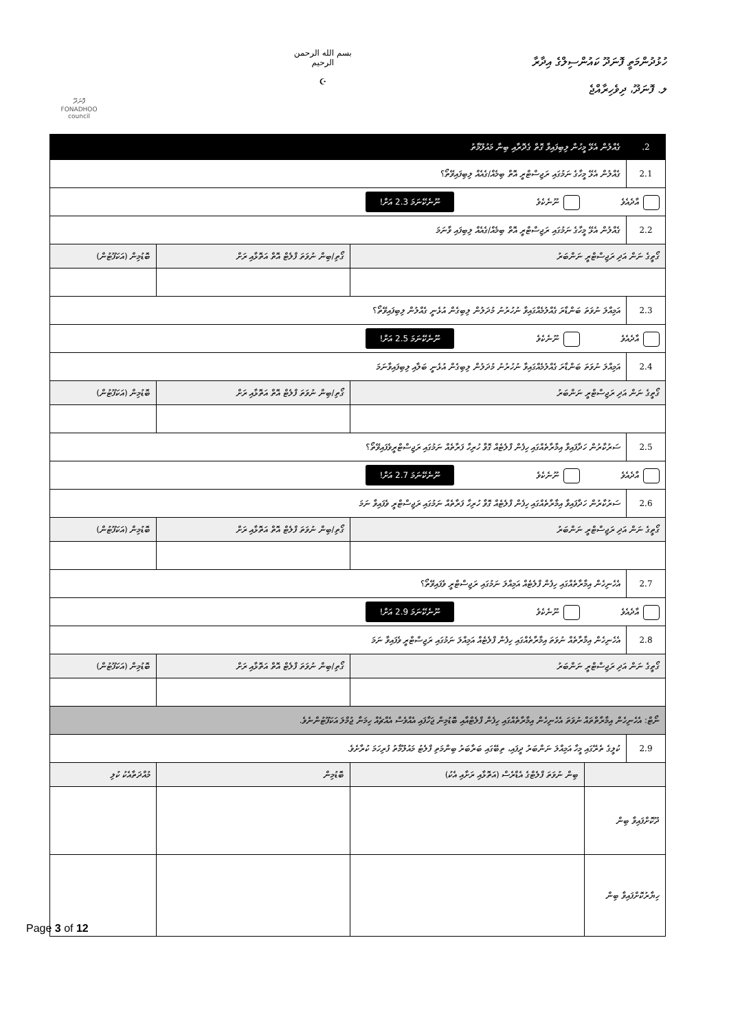ފޮނަދޫ
FONADHOO
council
بسم الله الرحمن الرحيم
☪
ހުޅުދުންމަތީ ފޮނަދޫ ކައުންސިލްގެ އިދާރާ
ލ. ފޮނަދޫ، ދިވެހިރާއްޖެ
| 2. | ގެއްލުން އެޅޭ މީހުން ލިބިފައިވާ ގޮތް ގެދޮރާއި ބިނާ މައުލޫމާތު | | | |
| 2.1 | ގެއްލުން އެޅޭ މީހާގެ ނަމުގައި ރަޖިސްޓްރީ އޮތް ބިމެއް/ގެއެއް ލިބިފައިވޭތޯ؟ | | | |
| އާދެއެވެ ނޫނެކެވެ ނޫނެކޭނަމަ 2.3 އަށް! | | | | |
| 2.2 | ގެއްލުން އެޅޭ މީހާގެ ނަމުގައި ރަޖިސްޓްރީ އޮތް ބިމެއް/ގެއެއް ލިބިފައި ވާނަމަ | | | |
| ގޯތީގެ ނަން އަދި ރަޖިސްޓްރީ ނަންބަރު | | | ގޯތި/ބިން ނުވަތަ ފްލެޓް އޮތް އަތޮޅާއި ރަށް | ބޮޑުމިން (އަކަފޫޓުން) |
| 2.3 | އަމިއްލަ ނުވަތަ ބަންޑާރަ ގެއްލުމެއްގައިވާ ނުހުރުނު މުދަލުން ލިބިގެން އުޅެނީ ގެއްލުން ލިބިފައިވޭތޯ؟ | | | |
| އާދެއެވެ ނޫނެކެވެ ނޫނެކޭނަމަ 2.5 އަށް! | | | | |
| 2.4 | އަމިއްލަ ނުވަތަ ބަންޑާރަ ގެއްލުމެއްގައިވާ ނުހުރުނު މުދަލުން ލިބިގެން އުޅެނީ ބަލާއި ލިބިފައިވާނަމަ | | | |
| ގޯތީގެ ނަން އަދި ރަޖިސްޓްރީ ނަންބަރު | | | ގޯތި/ބިން ނުވަތަ ފްލެޓް އޮތް އަތޮޅާއި ރަށް | ބޮޑުމިން (އަކަފޫޓުން) |
| 2.5 | ސަރުކާރުން ހަދާފައިވާ އިމާރާތެއްގައި ހިފެން ފްލެޓެއް ގޮވާ ހުރިހާ ފަރާތެއް ނަމުގައި ރަޖިސްޓްރީވެފައިވޭތޯ؟ | | | |
| އާދެއެވެ ނޫނެކެވެ ނޫނެކޭނަމަ 2.7 އަށް! | | | | |
| 2.6 | ސަރުކާރުން ހަދާފައިވާ އިމާރާތެއްގައި ހިފެން ފްލެޓެއް ގޮވާ ހުރިހާ ފަރާތެއް ނަމުގައި ރަޖިސްޓްރީ ވެފައިވާ ނަމަ | | | |
| ގޯތީގެ ނަން އަދި ރަޖިސްޓްރީ ނަންބަރު | | | ގޯތި/ބިން ނުވަތަ ފްލެޓް އޮތް އަތޮޅާއި ރަށް | ބޮޑުމިން (އަކަފޫޓުން) |
| 2.7 | އެހެނިހެން އިމާރާތެއްގައި ހިފެން ފްލެޓެއް އަމިއްލަ ނަމުގައި ރަޖިސްޓްރީ ވެފައިވޭތޯ؟ | | | |
| އާދެއެވެ ނޫނެކެވެ ނޫނެކޭނަމަ 2.9 އަށް! | | | | |
| 2.8 | އެހެނިހެން އިމާރާތެއް ނުވަތަ އިމާރާތެއްގައި ހިފެން ފްލެޓެއް އަމިއްލަ ނަމުގައި ރަޖިސްޓްރީ ވެފައިވާ ނަމަ | | | |
| ގޯތީގެ ނަން އަދި ރަޖިސްޓްރީ ނަންބަރު | | | ގޯތި/ބިން ނުވަތަ ފްލެޓް އޮތް އަތޮޅާއި ރަށް | ބޮޑުމިން (އަކަފޫޓުން) |
| ނޯޓް: އެހެނިހެން އިމާރާތްތައް ނުވަތަ އެހެނިހެން އިމާރާތެއްގައި ހިފެން ފްލެޓްއާއި ބޮޑުމިން ޖަހާފައި އެއްވެސް އެއްޗެއް ހިމަނާ ޖުމްލަ އަކަފޫޓުންނެވެ. | | | | |
| 2.9 | ކުލީގެ ތެރޭގައި މީހާ އަމިއްލަ ނަންބަރު ދީފައި، ތިބޭގައި ބަރާބަރު ބިންމަތި ފްލެޓު މައުލޫމާތު ފުރިހަމަ ކުރާށެވެ. | | | |
| | | ބިން ނުވަތަ ފްލެޓްގެ އެޑްރެސް (އަތޮޅާއި ރަށާއި އެކު) | ބޮޑުމިން | މުއްދަތާއެކު ކުލި |
| ދޫކޮށްފައިވާ ބިން | | | | |
| ހިޔާރުކޮށްފައިވާ ބިން | | | | |
Page 3 of 12